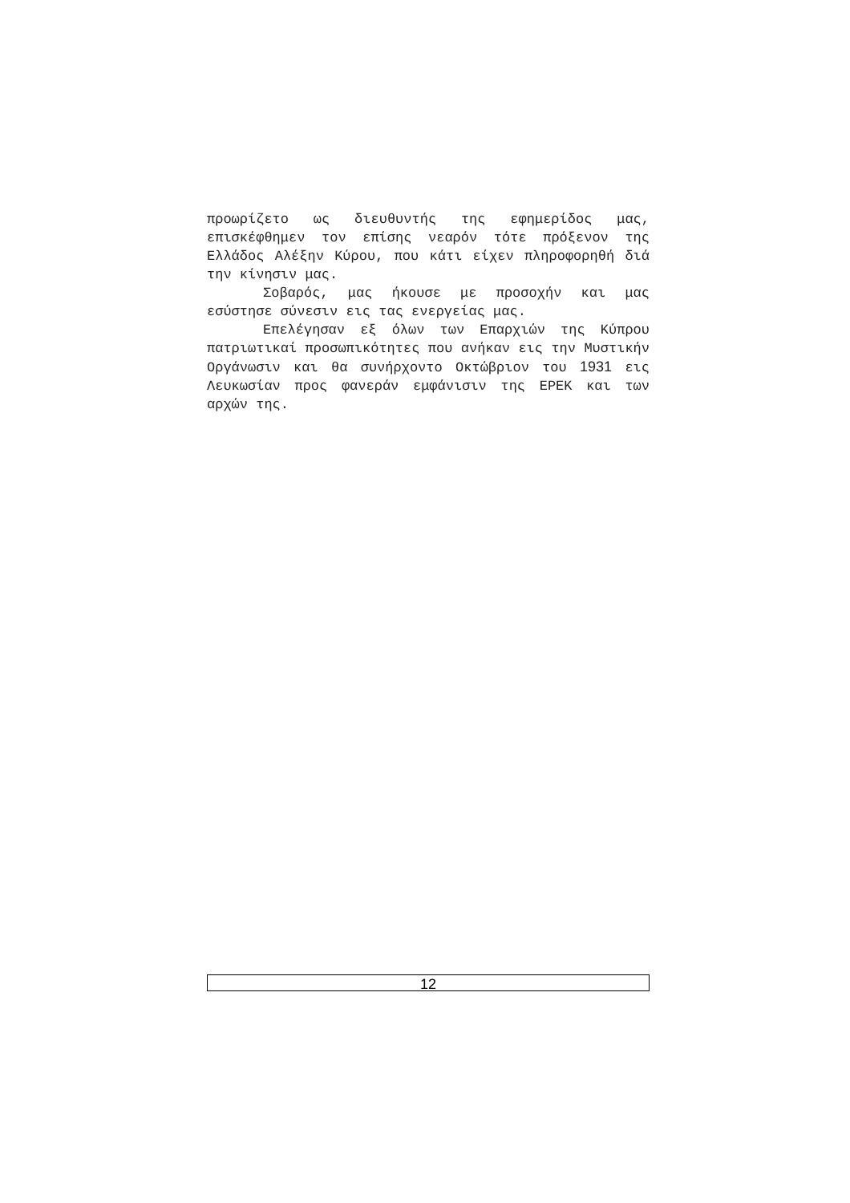προωρίζετο ως διευθυντής της εφημερίδος μας, επισκέφθημεν τον επίσης νεαρόν τότε πρόξενον της Ελλάδος Αλέξην Κύρου, που κάτι είχεν πληροφορηθή διά την κίνησιν μας.
Σοβαρός, μας ήκουσε με προσοχήν και μας εσύστησε σύνεσιν εις τας ενεργείας μας.
Επελέγησαν εξ όλων των Επαρχιών της Κύπρου πατριωτικαί προσωπικότητες που ανήκαν εις την Μυστικήν Οργάνωσιν και θα συνήρχοντο Οκτώβριον του 1931 εις Λευκωσίαν προς φανεράν εμφάνισιν της ΕΡΕΚ και των αρχών της.
12